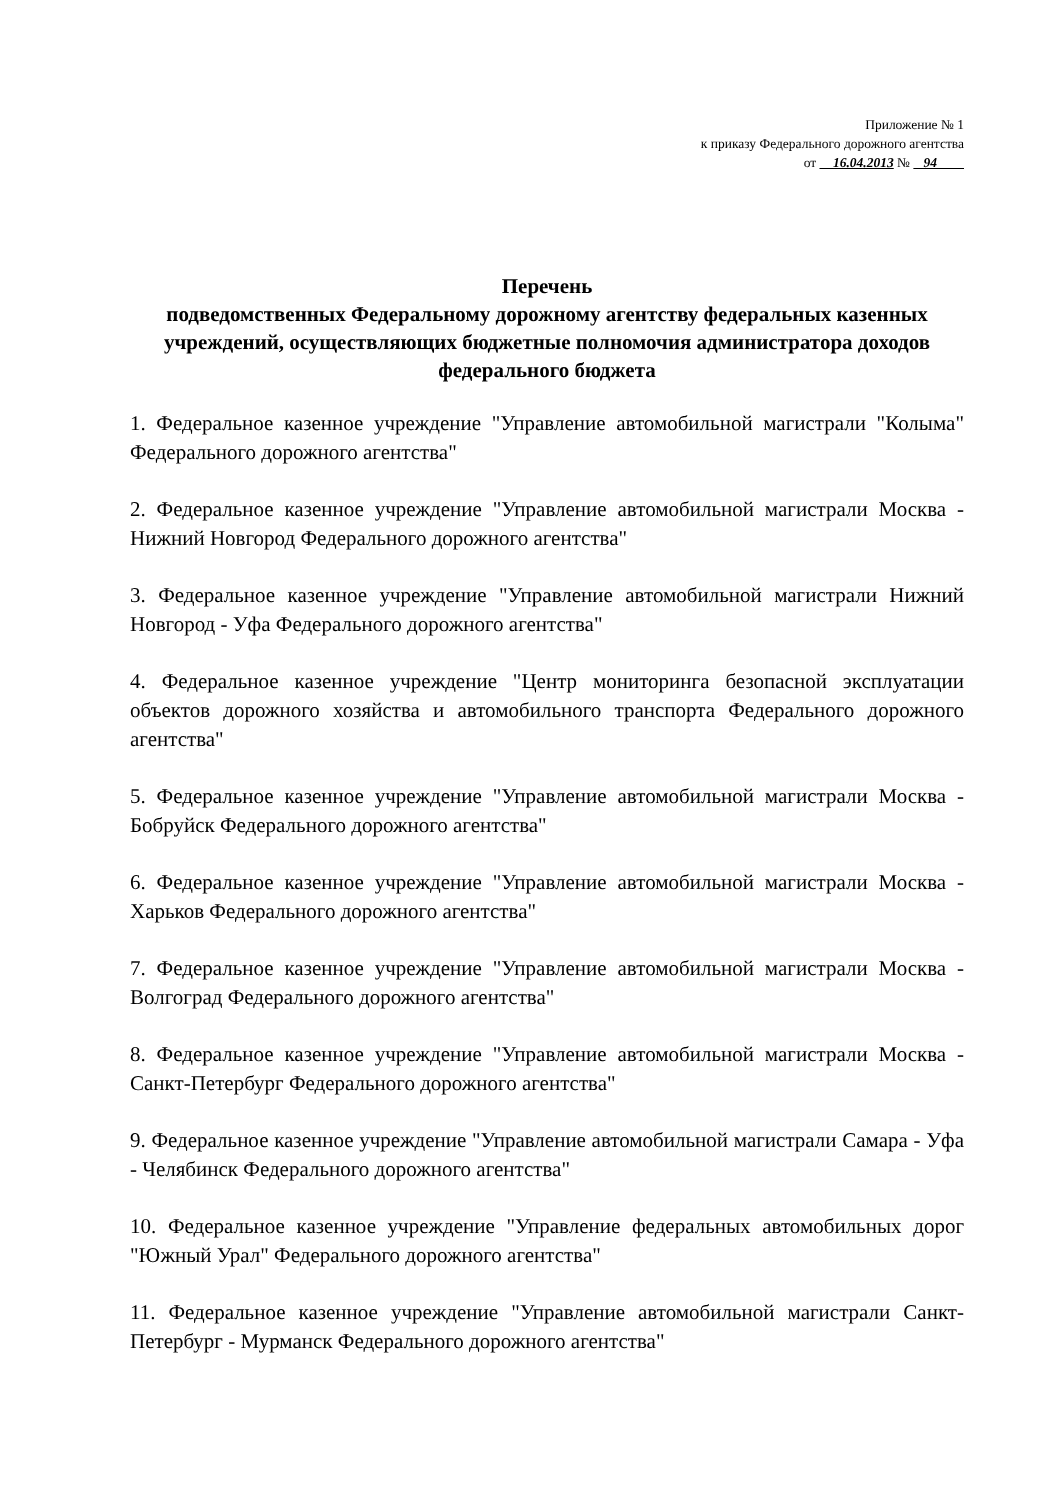Приложение № 1
к приказу Федерального дорожного агентства
от 16.04.2013 № 94
Перечень
подведомственных Федеральному дорожному агентству федеральных казенных учреждений, осуществляющих бюджетные полномочия администратора доходов федерального бюджета
1. Федеральное казенное учреждение "Управление автомобильной магистрали "Колыма" Федерального дорожного агентства"
2. Федеральное казенное учреждение "Управление автомобильной магистрали Москва - Нижний Новгород Федерального дорожного агентства"
3. Федеральное казенное учреждение "Управление автомобильной магистрали Нижний Новгород - Уфа Федерального дорожного агентства"
4. Федеральное казенное учреждение "Центр мониторинга безопасной эксплуатации объектов дорожного хозяйства и автомобильного транспорта Федерального дорожного агентства"
5. Федеральное казенное учреждение "Управление автомобильной магистрали Москва - Бобруйск Федерального дорожного агентства"
6. Федеральное казенное учреждение "Управление автомобильной магистрали Москва - Харьков Федерального дорожного агентства"
7. Федеральное казенное учреждение "Управление автомобильной магистрали Москва - Волгоград Федерального дорожного агентства"
8. Федеральное казенное учреждение "Управление автомобильной магистрали Москва - Санкт-Петербург Федерального дорожного агентства"
9. Федеральное казенное учреждение "Управление автомобильной магистрали Самара - Уфа - Челябинск Федерального дорожного агентства"
10. Федеральное казенное учреждение "Управление федеральных автомобильных дорог "Южный Урал" Федерального дорожного агентства"
11. Федеральное казенное учреждение "Управление автомобильной магистрали Санкт-Петербург - Мурманск Федерального дорожного агентства"